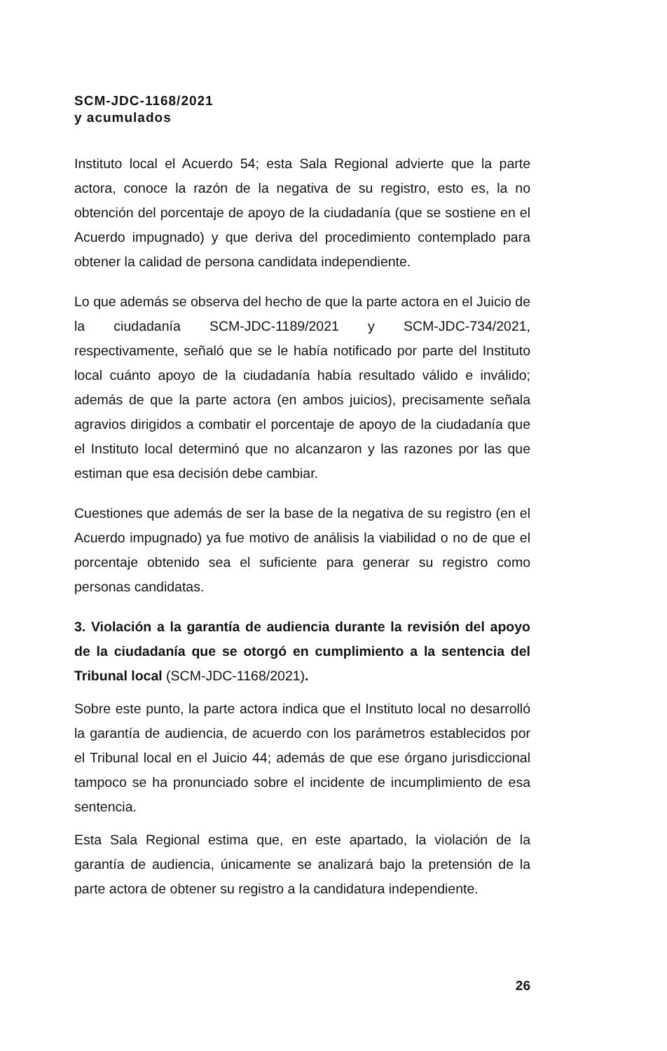SCM-JDC-1168/2021
y acumulados
Instituto local el Acuerdo 54; esta Sala Regional advierte que la parte actora, conoce la razón de la negativa de su registro, esto es, la no obtención del porcentaje de apoyo de la ciudadanía (que se sostiene en el Acuerdo impugnado) y que deriva del procedimiento contemplado para obtener la calidad de persona candidata independiente.
Lo que además se observa del hecho de que la parte actora en el Juicio de la ciudadanía SCM-JDC-1189/2021 y SCM-JDC-734/2021, respectivamente, señaló que se le había notificado por parte del Instituto local cuánto apoyo de la ciudadanía había resultado válido e inválido; además de que la parte actora (en ambos juicios), precisamente señala agravios dirigidos a combatir el porcentaje de apoyo de la ciudadanía que el Instituto local determinó que no alcanzaron y las razones por las que estiman que esa decisión debe cambiar.
Cuestiones que además de ser la base de la negativa de su registro (en el Acuerdo impugnado) ya fue motivo de análisis la viabilidad o no de que el porcentaje obtenido sea el suficiente para generar su registro como personas candidatas.
3. Violación a la garantía de audiencia durante la revisión del apoyo de la ciudadanía que se otorgó en cumplimiento a la sentencia del Tribunal local (SCM-JDC-1168/2021).
Sobre este punto, la parte actora indica que el Instituto local no desarrolló la garantía de audiencia, de acuerdo con los parámetros establecidos por el Tribunal local en el Juicio 44; además de que ese órgano jurisdiccional tampoco se ha pronunciado sobre el incidente de incumplimiento de esa sentencia.
Esta Sala Regional estima que, en este apartado, la violación de la garantía de audiencia, únicamente se analizará bajo la pretensión de la parte actora de obtener su registro a la candidatura independiente.
26